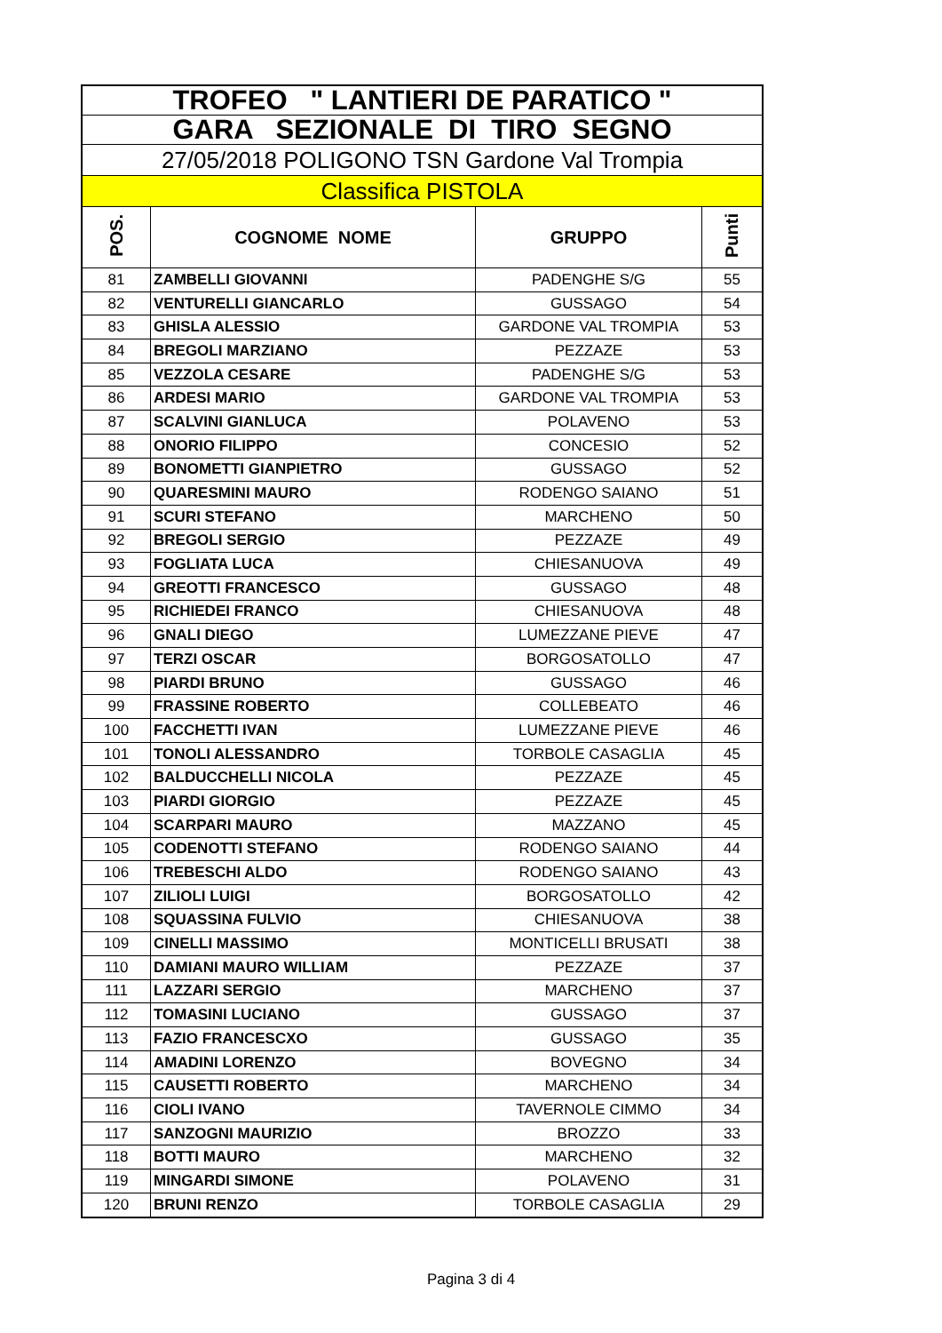| TROFEO " LANTIERI DE PARATICO " | | | |
| GARA SEZIONALE DI TIRO SEGNO | | | |
| 27/05/2018 POLIGONO TSN Gardone Val Trompia | | | |
| Classifica PISTOLA | | | |
| POS. | COGNOME NOME | GRUPPO | Punti |
| 81 | ZAMBELLI GIOVANNI | PADENGHE S/G | 55 |
| 82 | VENTURELLI GIANCARLO | GUSSAGO | 54 |
| 83 | GHISLA ALESSIO | GARDONE VAL TROMPIA | 53 |
| 84 | BREGOLI MARZIANO | PEZZAZE | 53 |
| 85 | VEZZOLA CESARE | PADENGHE S/G | 53 |
| 86 | ARDESI MARIO | GARDONE VAL TROMPIA | 53 |
| 87 | SCALVINI GIANLUCA | POLAVENO | 53 |
| 88 | ONORIO FILIPPO | CONCESIO | 52 |
| 89 | BONOMETTI GIANPIETRO | GUSSAGO | 52 |
| 90 | QUARESMINI MAURO | RODENGO SAIANO | 51 |
| 91 | SCURI STEFANO | MARCHENO | 50 |
| 92 | BREGOLI SERGIO | PEZZAZE | 49 |
| 93 | FOGLIATA LUCA | CHIESANUOVA | 49 |
| 94 | GREOTTI FRANCESCO | GUSSAGO | 48 |
| 95 | RICHIEDEI FRANCO | CHIESANUOVA | 48 |
| 96 | GNALI DIEGO | LUMEZZANE PIEVE | 47 |
| 97 | TERZI OSCAR | BORGOSATOLLO | 47 |
| 98 | PIARDI BRUNO | GUSSAGO | 46 |
| 99 | FRASSINE ROBERTO | COLLEBEATO | 46 |
| 100 | FACCHETTI IVAN | LUMEZZANE PIEVE | 46 |
| 101 | TONOLI ALESSANDRO | TORBOLE CASAGLIA | 45 |
| 102 | BALDUCCHELLI NICOLA | PEZZAZE | 45 |
| 103 | PIARDI GIORGIO | PEZZAZE | 45 |
| 104 | SCARPARI MAURO | MAZZANO | 45 |
| 105 | CODENOTTI STEFANO | RODENGO SAIANO | 44 |
| 106 | TREBESCHI ALDO | RODENGO SAIANO | 43 |
| 107 | ZILIOLI LUIGI | BORGOSATOLLO | 42 |
| 108 | SQUASSINA FULVIO | CHIESANUOVA | 38 |
| 109 | CINELLI MASSIMO | MONTICELLI BRUSATI | 38 |
| 110 | DAMIANI MAURO WILLIAM | PEZZAZE | 37 |
| 111 | LAZZARI SERGIO | MARCHENO | 37 |
| 112 | TOMASINI LUCIANO | GUSSAGO | 37 |
| 113 | FAZIO FRANCESCXO | GUSSAGO | 35 |
| 114 | AMADINI LORENZO | BOVEGNO | 34 |
| 115 | CAUSETTI ROBERTO | MARCHENO | 34 |
| 116 | CIOLI IVANO | TAVERNOLE CIMMO | 34 |
| 117 | SANZOGNI MAURIZIO | BROZZO | 33 |
| 118 | BOTTI MAURO | MARCHENO | 32 |
| 119 | MINGARDI SIMONE | POLAVENO | 31 |
| 120 | BRUNI RENZO | TORBOLE CASAGLIA | 29 |
Pagina 3 di 4